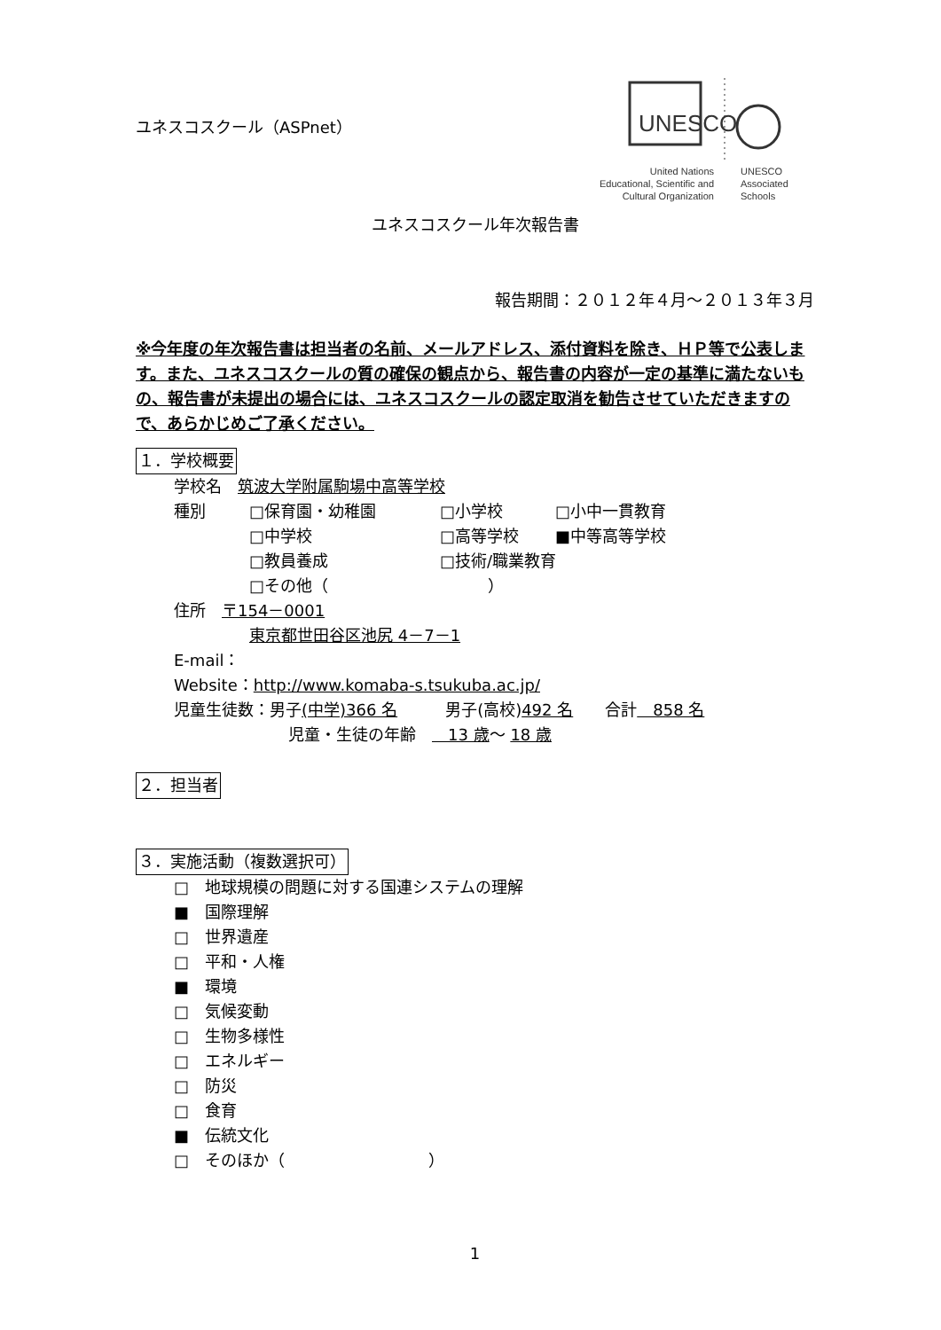UNESCO
United Nations
Educational, Scientific and
Cultural Organization
UNESCO
Associated
Schools
ユネスコスクール（ASPnet）
ユネスコスクール年次報告書
報告期間：２０１２年４月～２０１３年３月
※今年度の年次報告書は担当者の名前、メールアドレス、添付資料を除き、ＨＰ等で公表します。また、ユネスコスクールの質の確保の観点から、報告書の内容が一定の基準に満たないもの、報告書が未提出の場合には、ユネスコスクールの認定取消を勧告させていただきますので、あらかじめご了承ください。
１．学校概要
学校名　筑波大学附属駒場中高等学校
種別 □保育園・幼稚園 □小学校 □小中一貫教育
□中学校 □高等学校 ■中等高等学校
□教員養成 □技術/職業教育
□その他（　　　　　　　　　　）
住所　〒154－0001
東京都世田谷区池尻 4－7－1
E-mail：
Website：http://www.komaba-s.tsukuba.ac.jp/
児童生徒数：男子(中学)366 名　　　男子(高校)492 名　　合計　858 名
児童・生徒の年齢　　13 歳～ 18 歳
２．担当者
３．実施活動（複数選択可）
□　地球規模の問題に対する国連システムの理解
■　国際理解
□　世界遺産
□　平和・人権
■　環境
□　気候変動
□　生物多様性
□　エネルギー
□　防災
□　食育
■　伝統文化
□　そのほか（　　　　　　　　　）
1